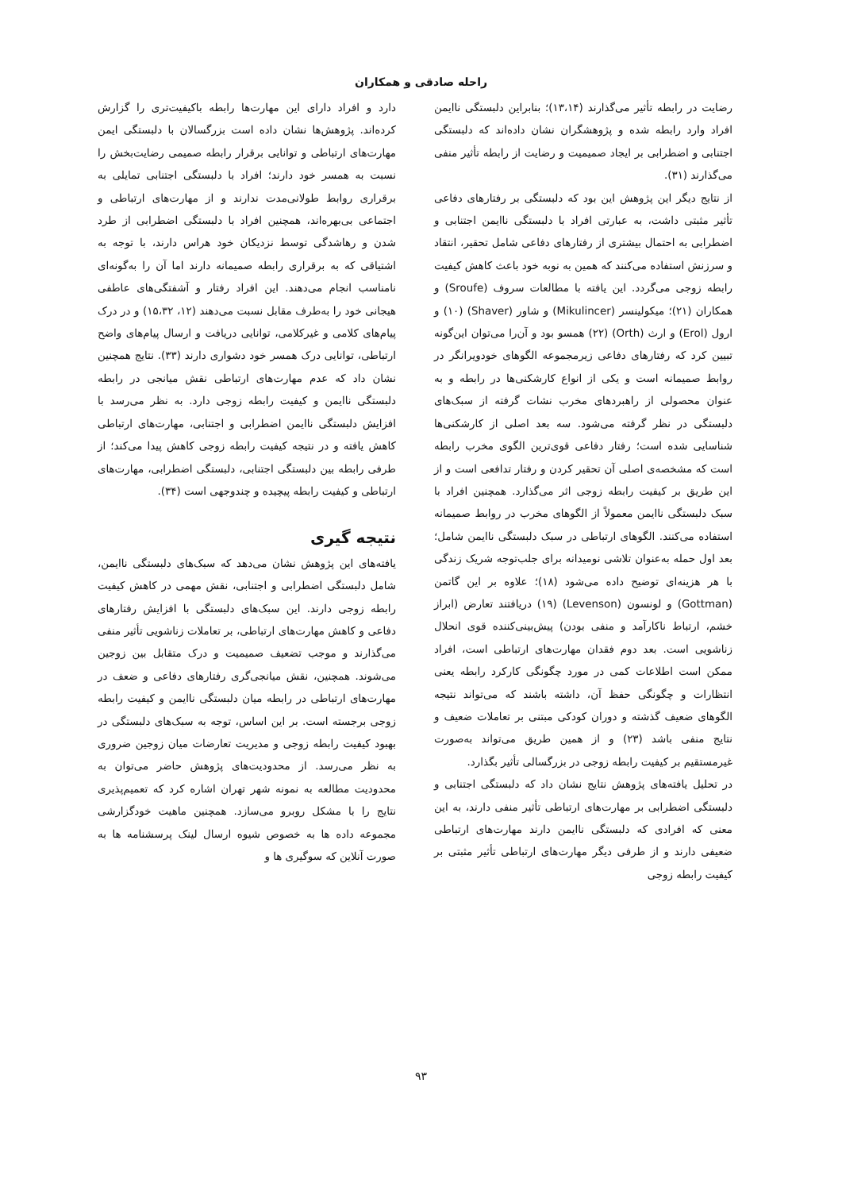راحله صادقی و همکاران
رضایت در رابطه تأثیر می‌گذارند (۱۳،۱۴)؛ بنابراین دلبستگی ناایمن افراد وارد رابطه شده و پژوهشگران نشان داده‌اند که دلبستگی اجتنابی و اضطرابی بر ایجاد صمیمیت و رضایت از رابطه تأثیر منفی می‌گذارند (۳۱).
از نتایج دیگر این پژوهش این بود که دلبستگی بر رفتارهای دفاعی تأثیر مثبتی داشت، به عبارتی افراد با دلبستگی ناایمن اجتنابی و اضطرابی به احتمال بیشتری از رفتارهای دفاعی شامل تحقیر، انتقاد و سرزنش استفاده می‌کنند که همین به نوبه خود باعث کاهش کیفیت رابطه زوجی می‌گردد. این یافته با مطالعات سروف (Sroufe) و همکاران (۲۱)؛ میکولینسر (Mikulincer) و شاور (Shaver) (۱۰) و ارول (Erol) و ارث (Orth) (۲۲) همسو بود و آن‌را می‌توان این‌گونه تبیین کرد که رفتارهای دفاعی زیرمجموعه الگوهای خودویرانگر در روابط صمیمانه است و یکی از انواع کارشکنی‌ها در رابطه و به عنوان محصولی از راهبردهای مخرب نشات گرفته از سبک‌های دلبستگی در نظر گرفته می‌شود. سه بعد اصلی از کارشکنی‌ها شناسایی شده است؛ رفتار دفاعی قوی‌ترین الگوی مخرب رابطه است که مشخصه‌ی اصلی آن تحقیر کردن و رفتار تدافعی است و از این طریق بر کیفیت رابطه زوجی اثر می‌گذارد. همچنین افراد با سبک دلبستگی ناایمن معمولاً از الگوهای مخرب در روابط صمیمانه استفاده می‌کنند. الگوهای ارتباطی در سبک دلبستگی ناایمن شامل؛ بعد اول حمله به‌عنوان تلاشی نومیدانه برای جلب‌توجه شریک زندگی با هر هزینه‌ای توضیح داده می‌شود (۱۸)؛ علاوه بر این گاتمن (Gottman) و لونسون (Levenson) (۱۹) دریافتند تعارض (ابراز خشم، ارتباط ناکارآمد و منفی بودن) پیش‌بینی‌کننده قوی انحلال زناشویی است. بعد دوم فقدان مهارت‌های ارتباطی است، افراد ممکن است اطلاعات کمی در مورد چگونگی کارکرد رابطه یعنی انتظارات و چگونگی حفظ آن، داشته باشند که می‌تواند نتیجه الگوهای ضعیف گذشته و دوران کودکی مبتنی بر تعاملات ضعیف و نتایج منفی باشد (۲۳) و از همین طریق می‌تواند به‌صورت غیرمستقیم بر کیفیت رابطه زوجی در بزرگسالی تأثیر بگذارد.
در تحلیل یافته‌های پژوهش نتایج نشان داد که دلبستگی اجتنابی و دلبستگی اضطرابی بر مهارت‌های ارتباطی تأثیر منفی دارند، به این معنی که افرادی که دلبستگی ناایمن دارند مهارت‌های ارتباطی ضعیفی دارند و از طرفی دیگر مهارت‌های ارتباطی تأثیر مثبتی بر کیفیت رابطه زوجی
دارد و افراد دارای این مهارت‌ها رابطه باکیفیت‌تری را گزارش کرده‌اند. پژوهش‌ها نشان داده است بزرگسالان با دلبستگی ایمن مهارت‌های ارتباطی و توانایی برقرار رابطه صمیمی رضایت‌بخش را نسبت به همسر خود دارند؛ افراد با دلبستگی اجتنابی تمایلی به برقراری روابط طولانی‌مدت ندارند و از مهارت‌های ارتباطی و اجتماعی بی‌بهره‌اند، همچنین افراد با دلبستگی اضطرابی از طرد شدن و رهاشدگی توسط نزدیکان خود هراس دارند، با توجه به اشتیاقی که به برقراری رابطه صمیمانه دارند اما آن را به‌گونه‌ای نامناسب انجام می‌دهند. این افراد رفتار و آشفتگی‌های عاطفی هیجانی خود را به‌طرف مقابل نسبت می‌دهند (۱۲، ۱۵،۳۲) و در درک پیام‌های کلامی و غیرکلامی، توانایی دریافت و ارسال پیام‌های واضح ارتباطی، توانایی درک همسر خود دشواری دارند (۳۳). نتایج همچنین نشان داد که عدم مهارت‌های ارتباطی نقش میانجی در رابطه دلبستگی ناایمن و کیفیت رابطه زوجی دارد. به نظر می‌رسد با افزایش دلبستگی ناایمن اضطرابی و اجتنابی، مهارت‌های ارتباطی کاهش یافته و در نتیجه کیفیت رابطه زوجی کاهش پیدا می‌کند؛ از طرفی رابطه بین دلبستگی اجتنابی، دلبستگی اضطرابی، مهارت‌های ارتباطی و کیفیت رابطه پیچیده و چندوجهی است (۳۴).
نتیجه گیری
یافته‌های این پژوهش نشان می‌دهد که سبک‌های دلبستگی ناایمن، شامل دلبستگی اضطرابی و اجتنابی، نقش مهمی در کاهش کیفیت رابطه زوجی دارند. این سبک‌های دلبستگی با افزایش رفتارهای دفاعی و کاهش مهارت‌های ارتباطی، بر تعاملات زناشویی تأثیر منفی می‌گذارند و موجب تضعیف صمیمیت و درک متقابل بین زوجین می‌شوند. همچنین، نقش میانجی‌گری رفتارهای دفاعی و ضعف در مهارت‌های ارتباطی در رابطه میان دلبستگی ناایمن و کیفیت رابطه زوجی برجسته است. بر این اساس، توجه به سبک‌های دلبستگی در بهبود کیفیت رابطه زوجی و مدیریت تعارضات میان زوجین ضروری به نظر می‌رسد. از محدودیت‌های پژوهش حاضر می‌توان به محدودیت مطالعه به نمونه شهر تهران اشاره کرد که تعمیم‌پذیری نتایج را با مشکل روبرو می‌سازد. همچنین ماهیت خودگزارشی مجموعه داده ها به خصوص شیوه ارسال لینک پرسشنامه ها به صورت آنلاین که سوگیری ها و
۹۳